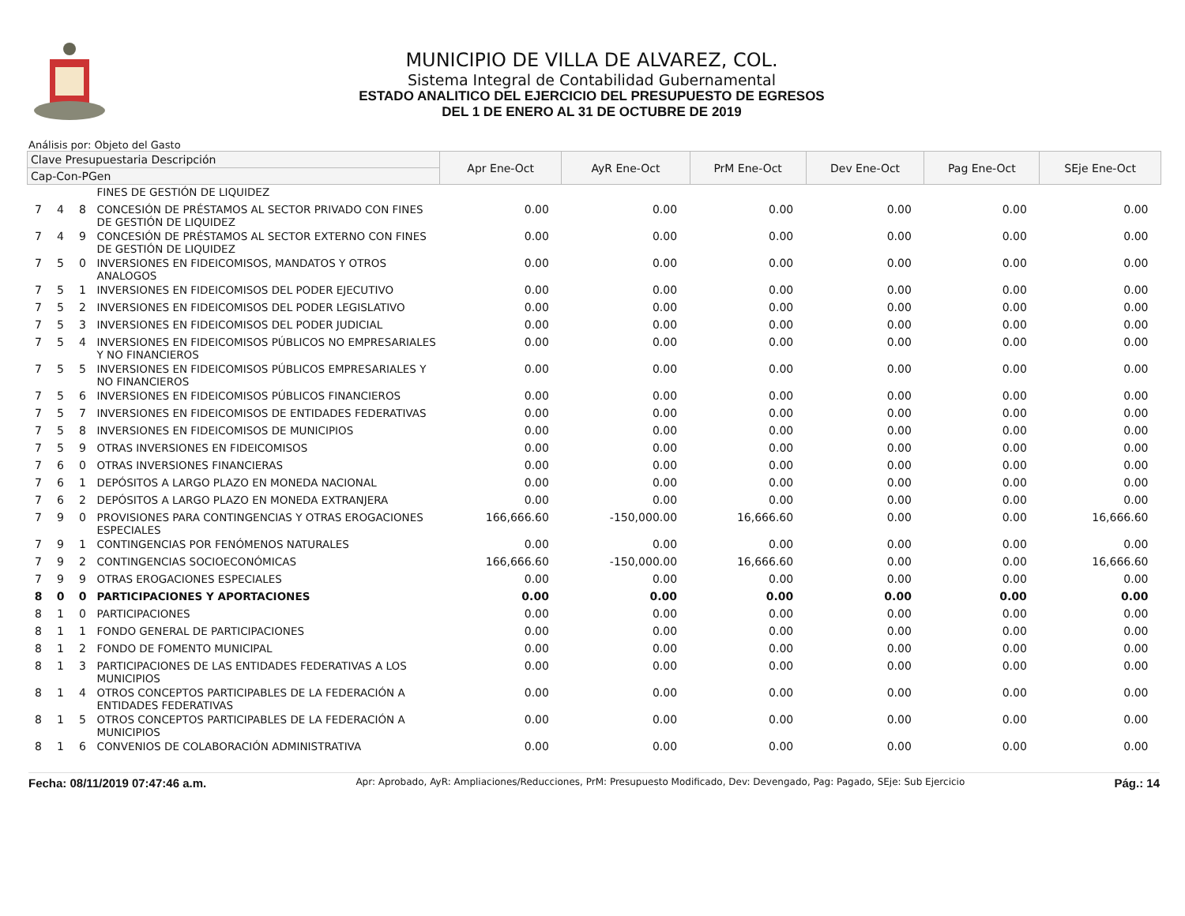MUNICIPIO DE VILLA DE ALVAREZ, COL.
Sistema Integral de Contabilidad Gubernamental
ESTADO ANALITICO DEL EJERCICIO DEL PRESUPUESTO DE EGRESOS
DEL 1 DE ENERO AL 31 DE OCTUBRE DE 2019
Análisis por: Objeto del Gasto
| Clave Presupuestaria Descripción | | | | Apr Ene-Oct | AyR Ene-Oct | PrM Ene-Oct | Dev Ene-Oct | Pag Ene-Oct | SEje Ene-Oct |
| --- | --- | --- | --- | --- | --- | --- | --- | --- | --- |
| Cap-Con-PGen | | | | | | | | | |
| | | | FINES DE GESTIÓN DE LIQUIDEZ | | | | | | |
| 7 | 4 | 8 | CONCESIÓN DE PRÉSTAMOS AL SECTOR PRIVADO CON FINES DE GESTIÓN DE LIQUIDEZ | 0.00 | 0.00 | 0.00 | 0.00 | 0.00 | 0.00 |
| 7 | 4 | 9 | CONCESIÓN DE PRÉSTAMOS AL SECTOR EXTERNO CON FINES DE GESTIÓN DE LIQUIDEZ | 0.00 | 0.00 | 0.00 | 0.00 | 0.00 | 0.00 |
| 7 | 5 | 0 | INVERSIONES EN FIDEICOMISOS, MANDATOS Y OTROS ANALOGOS | 0.00 | 0.00 | 0.00 | 0.00 | 0.00 | 0.00 |
| 7 | 5 | 1 | INVERSIONES EN FIDEICOMISOS DEL PODER EJECUTIVO | 0.00 | 0.00 | 0.00 | 0.00 | 0.00 | 0.00 |
| 7 | 5 | 2 | INVERSIONES EN FIDEICOMISOS DEL PODER LEGISLATIVO | 0.00 | 0.00 | 0.00 | 0.00 | 0.00 | 0.00 |
| 7 | 5 | 3 | INVERSIONES EN FIDEICOMISOS DEL PODER JUDICIAL | 0.00 | 0.00 | 0.00 | 0.00 | 0.00 | 0.00 |
| 7 | 5 | 4 | INVERSIONES EN FIDEICOMISOS PÚBLICOS NO EMPRESARIALES Y NO FINANCIEROS | 0.00 | 0.00 | 0.00 | 0.00 | 0.00 | 0.00 |
| 7 | 5 | 5 | INVERSIONES EN FIDEICOMISOS PÚBLICOS EMPRESARIALES Y NO FINANCIEROS | 0.00 | 0.00 | 0.00 | 0.00 | 0.00 | 0.00 |
| 7 | 5 | 6 | INVERSIONES EN FIDEICOMISOS PÚBLICOS FINANCIEROS | 0.00 | 0.00 | 0.00 | 0.00 | 0.00 | 0.00 |
| 7 | 5 | 7 | INVERSIONES EN FIDEICOMISOS DE ENTIDADES FEDERATIVAS | 0.00 | 0.00 | 0.00 | 0.00 | 0.00 | 0.00 |
| 7 | 5 | 8 | INVERSIONES EN FIDEICOMISOS DE MUNICIPIOS | 0.00 | 0.00 | 0.00 | 0.00 | 0.00 | 0.00 |
| 7 | 5 | 9 | OTRAS INVERSIONES EN FIDEICOMISOS | 0.00 | 0.00 | 0.00 | 0.00 | 0.00 | 0.00 |
| 7 | 6 | 0 | OTRAS INVERSIONES FINANCIERAS | 0.00 | 0.00 | 0.00 | 0.00 | 0.00 | 0.00 |
| 7 | 6 | 1 | DEPÓSITOS A LARGO PLAZO EN MONEDA NACIONAL | 0.00 | 0.00 | 0.00 | 0.00 | 0.00 | 0.00 |
| 7 | 6 | 2 | DEPÓSITOS A LARGO PLAZO EN MONEDA EXTRANJERA | 0.00 | 0.00 | 0.00 | 0.00 | 0.00 | 0.00 |
| 7 | 9 | 0 | PROVISIONES PARA CONTINGENCIAS Y OTRAS EROGACIONES ESPECIALES | 166,666.60 | -150,000.00 | 16,666.60 | 0.00 | 0.00 | 16,666.60 |
| 7 | 9 | 1 | CONTINGENCIAS POR FENÓMENOS NATURALES | 0.00 | 0.00 | 0.00 | 0.00 | 0.00 | 0.00 |
| 7 | 9 | 2 | CONTINGENCIAS SOCIOECONÓMICAS | 166,666.60 | -150,000.00 | 16,666.60 | 0.00 | 0.00 | 16,666.60 |
| 7 | 9 | 9 | OTRAS EROGACIONES ESPECIALES | 0.00 | 0.00 | 0.00 | 0.00 | 0.00 | 0.00 |
| 8 | 0 | 0 | PARTICIPACIONES Y APORTACIONES | 0.00 | 0.00 | 0.00 | 0.00 | 0.00 | 0.00 |
| 8 | 1 | 0 | PARTICIPACIONES | 0.00 | 0.00 | 0.00 | 0.00 | 0.00 | 0.00 |
| 8 | 1 | 1 | FONDO GENERAL DE PARTICIPACIONES | 0.00 | 0.00 | 0.00 | 0.00 | 0.00 | 0.00 |
| 8 | 1 | 2 | FONDO DE FOMENTO MUNICIPAL | 0.00 | 0.00 | 0.00 | 0.00 | 0.00 | 0.00 |
| 8 | 1 | 3 | PARTICIPACIONES DE LAS ENTIDADES FEDERATIVAS A LOS MUNICIPIOS | 0.00 | 0.00 | 0.00 | 0.00 | 0.00 | 0.00 |
| 8 | 1 | 4 | OTROS CONCEPTOS PARTICIPABLES DE LA FEDERACIÓN A ENTIDADES FEDERATIVAS | 0.00 | 0.00 | 0.00 | 0.00 | 0.00 | 0.00 |
| 8 | 1 | 5 | OTROS CONCEPTOS PARTICIPABLES DE LA FEDERACIÓN A MUNICIPIOS | 0.00 | 0.00 | 0.00 | 0.00 | 0.00 | 0.00 |
| 8 | 1 | 6 | CONVENIOS DE COLABORACIÓN ADMINISTRATIVA | 0.00 | 0.00 | 0.00 | 0.00 | 0.00 | 0.00 |
Fecha: 08/11/2019 07:47:46 a.m. Apr: Aprobado, AyR: Ampliaciones/Reducciones, PrM: Presupuesto Modificado, Dev: Devengado, Pag: Pagado, SEje: Sub Ejercicio Pág.: 14